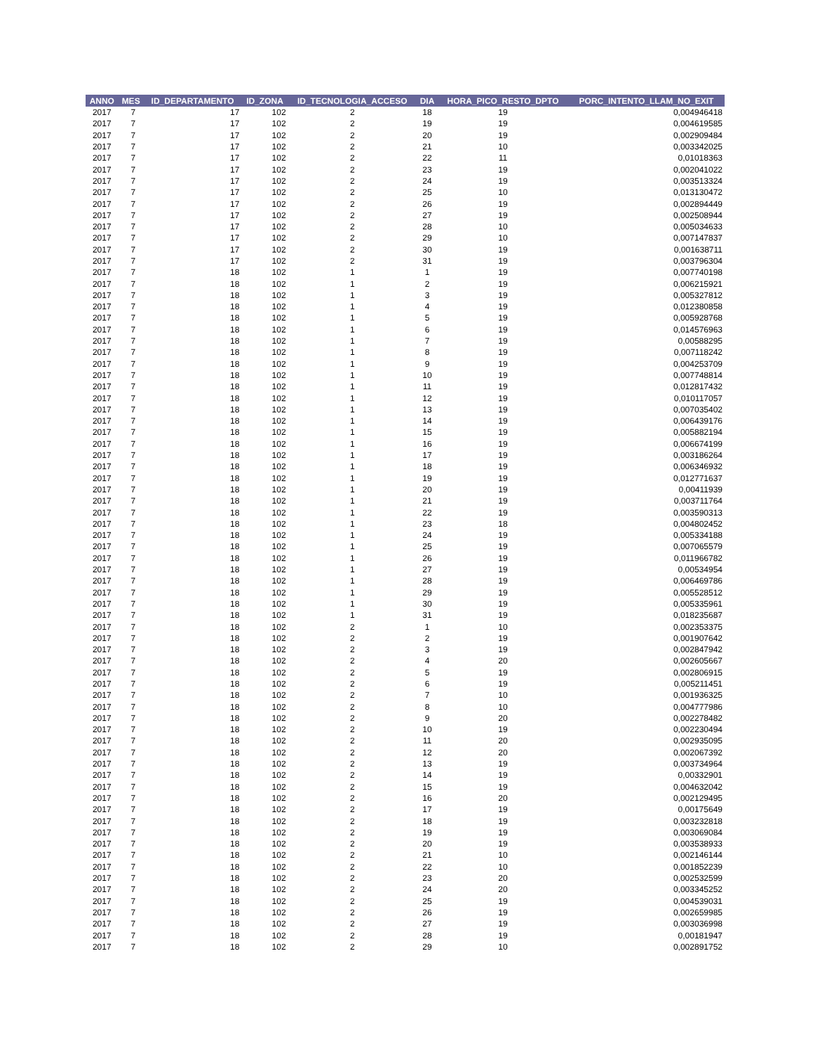| ANNO | MES | ID_DEPARTAMENTO | ID_ZONA | ID_TECNOLOGIA_ACCESO | DIA | HORA_PICO_RESTO_DPTO | PORC_INTENTO_LLAM_NO_EXIT |
| --- | --- | --- | --- | --- | --- | --- | --- |
| 2017 | 7 | 17 | 102 | 2 | 18 | 19 | 0,004946418 |
| 2017 | 7 | 17 | 102 | 2 | 19 | 19 | 0,004619585 |
| 2017 | 7 | 17 | 102 | 2 | 20 | 19 | 0,002909484 |
| 2017 | 7 | 17 | 102 | 2 | 21 | 10 | 0,003342025 |
| 2017 | 7 | 17 | 102 | 2 | 22 | 11 | 0,01018363 |
| 2017 | 7 | 17 | 102 | 2 | 23 | 19 | 0,002041022 |
| 2017 | 7 | 17 | 102 | 2 | 24 | 19 | 0,003513324 |
| 2017 | 7 | 17 | 102 | 2 | 25 | 10 | 0,013130472 |
| 2017 | 7 | 17 | 102 | 2 | 26 | 19 | 0,002894449 |
| 2017 | 7 | 17 | 102 | 2 | 27 | 19 | 0,002508944 |
| 2017 | 7 | 17 | 102 | 2 | 28 | 10 | 0,005034633 |
| 2017 | 7 | 17 | 102 | 2 | 29 | 10 | 0,007147837 |
| 2017 | 7 | 17 | 102 | 2 | 30 | 19 | 0,001638711 |
| 2017 | 7 | 17 | 102 | 2 | 31 | 19 | 0,003796304 |
| 2017 | 7 | 18 | 102 | 1 | 1 | 19 | 0,007740198 |
| 2017 | 7 | 18 | 102 | 1 | 2 | 19 | 0,006215921 |
| 2017 | 7 | 18 | 102 | 1 | 3 | 19 | 0,005327812 |
| 2017 | 7 | 18 | 102 | 1 | 4 | 19 | 0,012380858 |
| 2017 | 7 | 18 | 102 | 1 | 5 | 19 | 0,005928768 |
| 2017 | 7 | 18 | 102 | 1 | 6 | 19 | 0,014576963 |
| 2017 | 7 | 18 | 102 | 1 | 7 | 19 | 0,00588295 |
| 2017 | 7 | 18 | 102 | 1 | 8 | 19 | 0,007118242 |
| 2017 | 7 | 18 | 102 | 1 | 9 | 19 | 0,004253709 |
| 2017 | 7 | 18 | 102 | 1 | 10 | 19 | 0,007748814 |
| 2017 | 7 | 18 | 102 | 1 | 11 | 19 | 0,012817432 |
| 2017 | 7 | 18 | 102 | 1 | 12 | 19 | 0,010117057 |
| 2017 | 7 | 18 | 102 | 1 | 13 | 19 | 0,007035402 |
| 2017 | 7 | 18 | 102 | 1 | 14 | 19 | 0,006439176 |
| 2017 | 7 | 18 | 102 | 1 | 15 | 19 | 0,005882194 |
| 2017 | 7 | 18 | 102 | 1 | 16 | 19 | 0,006674199 |
| 2017 | 7 | 18 | 102 | 1 | 17 | 19 | 0,003186264 |
| 2017 | 7 | 18 | 102 | 1 | 18 | 19 | 0,006346932 |
| 2017 | 7 | 18 | 102 | 1 | 19 | 19 | 0,012771637 |
| 2017 | 7 | 18 | 102 | 1 | 20 | 19 | 0,00411939 |
| 2017 | 7 | 18 | 102 | 1 | 21 | 19 | 0,003711764 |
| 2017 | 7 | 18 | 102 | 1 | 22 | 19 | 0,003590313 |
| 2017 | 7 | 18 | 102 | 1 | 23 | 18 | 0,004802452 |
| 2017 | 7 | 18 | 102 | 1 | 24 | 19 | 0,005334188 |
| 2017 | 7 | 18 | 102 | 1 | 25 | 19 | 0,007065579 |
| 2017 | 7 | 18 | 102 | 1 | 26 | 19 | 0,011966782 |
| 2017 | 7 | 18 | 102 | 1 | 27 | 19 | 0,00534954 |
| 2017 | 7 | 18 | 102 | 1 | 28 | 19 | 0,006469786 |
| 2017 | 7 | 18 | 102 | 1 | 29 | 19 | 0,005528512 |
| 2017 | 7 | 18 | 102 | 1 | 30 | 19 | 0,005335961 |
| 2017 | 7 | 18 | 102 | 1 | 31 | 19 | 0,018235687 |
| 2017 | 7 | 18 | 102 | 2 | 1 | 10 | 0,002353375 |
| 2017 | 7 | 18 | 102 | 2 | 2 | 19 | 0,001907642 |
| 2017 | 7 | 18 | 102 | 2 | 3 | 19 | 0,002847942 |
| 2017 | 7 | 18 | 102 | 2 | 4 | 20 | 0,002605667 |
| 2017 | 7 | 18 | 102 | 2 | 5 | 19 | 0,002806915 |
| 2017 | 7 | 18 | 102 | 2 | 6 | 19 | 0,005211451 |
| 2017 | 7 | 18 | 102 | 2 | 7 | 10 | 0,001936325 |
| 2017 | 7 | 18 | 102 | 2 | 8 | 10 | 0,004777986 |
| 2017 | 7 | 18 | 102 | 2 | 9 | 20 | 0,002278482 |
| 2017 | 7 | 18 | 102 | 2 | 10 | 19 | 0,002230494 |
| 2017 | 7 | 18 | 102 | 2 | 11 | 20 | 0,002935095 |
| 2017 | 7 | 18 | 102 | 2 | 12 | 20 | 0,002067392 |
| 2017 | 7 | 18 | 102 | 2 | 13 | 19 | 0,003734964 |
| 2017 | 7 | 18 | 102 | 2 | 14 | 19 | 0,00332901 |
| 2017 | 7 | 18 | 102 | 2 | 15 | 19 | 0,004632042 |
| 2017 | 7 | 18 | 102 | 2 | 16 | 20 | 0,002129495 |
| 2017 | 7 | 18 | 102 | 2 | 17 | 19 | 0,00175649 |
| 2017 | 7 | 18 | 102 | 2 | 18 | 19 | 0,003232818 |
| 2017 | 7 | 18 | 102 | 2 | 19 | 19 | 0,003069084 |
| 2017 | 7 | 18 | 102 | 2 | 20 | 19 | 0,003538933 |
| 2017 | 7 | 18 | 102 | 2 | 21 | 10 | 0,002146144 |
| 2017 | 7 | 18 | 102 | 2 | 22 | 10 | 0,001852239 |
| 2017 | 7 | 18 | 102 | 2 | 23 | 20 | 0,002532599 |
| 2017 | 7 | 18 | 102 | 2 | 24 | 20 | 0,003345252 |
| 2017 | 7 | 18 | 102 | 2 | 25 | 19 | 0,004539031 |
| 2017 | 7 | 18 | 102 | 2 | 26 | 19 | 0,002659985 |
| 2017 | 7 | 18 | 102 | 2 | 27 | 19 | 0,003036998 |
| 2017 | 7 | 18 | 102 | 2 | 28 | 19 | 0,00181947 |
| 2017 | 7 | 18 | 102 | 2 | 29 | 10 | 0,002891752 |